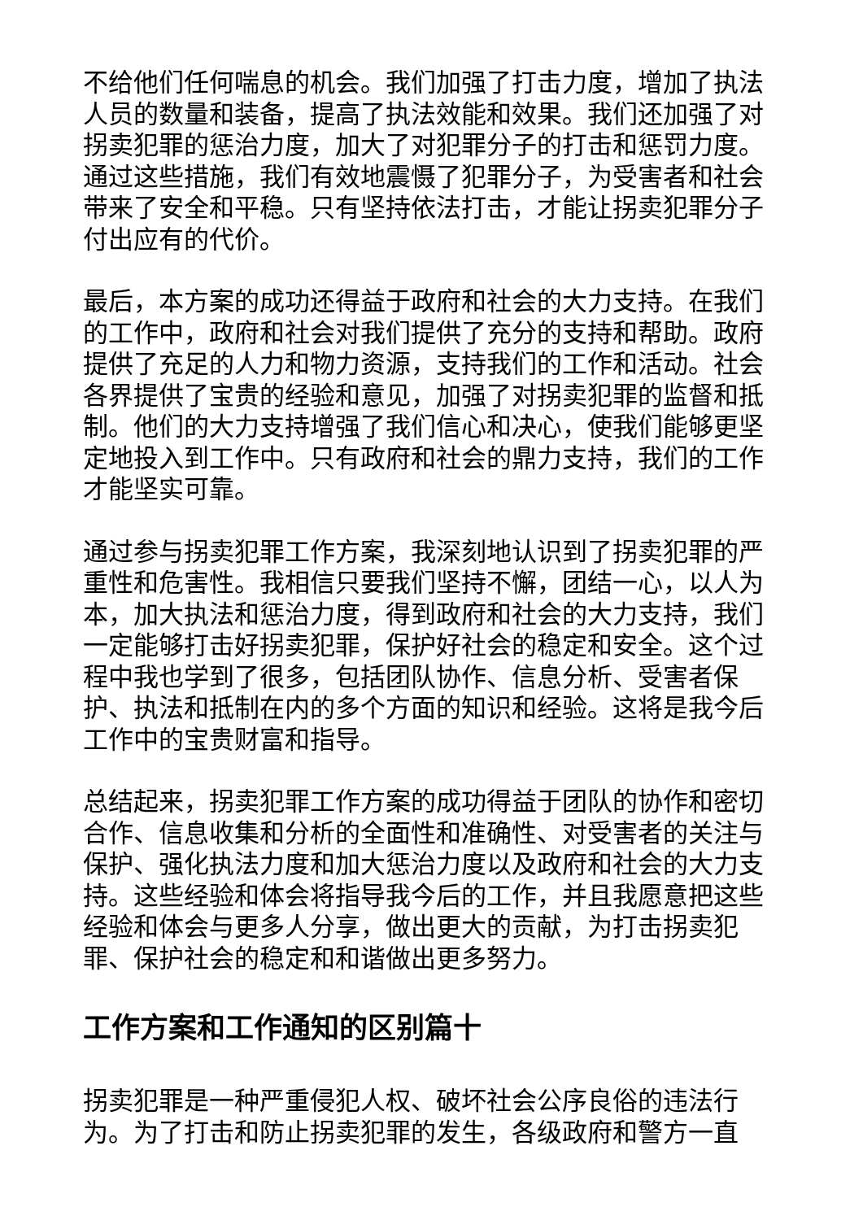不给他们任何喘息的机会。我们加强了打击力度，增加了执法人员的数量和装备，提高了执法效能和效果。我们还加强了对拐卖犯罪的惩治力度，加大了对犯罪分子的打击和惩罚力度。通过这些措施，我们有效地震慑了犯罪分子，为受害者和社会带来了安全和平稳。只有坚持依法打击，才能让拐卖犯罪分子付出应有的代价。
最后，本方案的成功还得益于政府和社会的大力支持。在我们的工作中，政府和社会对我们提供了充分的支持和帮助。政府提供了充足的人力和物力资源，支持我们的工作和活动。社会各界提供了宝贵的经验和意见，加强了对拐卖犯罪的监督和抵制。他们的大力支持增强了我们信心和决心，使我们能够更坚定地投入到工作中。只有政府和社会的鼎力支持，我们的工作才能坚实可靠。
通过参与拐卖犯罪工作方案，我深刻地认识到了拐卖犯罪的严重性和危害性。我相信只要我们坚持不懈，团结一心，以人为本，加大执法和惩治力度，得到政府和社会的大力支持，我们一定能够打击好拐卖犯罪，保护好社会的稳定和安全。这个过程中我也学到了很多，包括团队协作、信息分析、受害者保护、执法和抵制在内的多个方面的知识和经验。这将是我今后工作中的宝贵财富和指导。
总结起来，拐卖犯罪工作方案的成功得益于团队的协作和密切合作、信息收集和分析的全面性和准确性、对受害者的关注与保护、强化执法力度和加大惩治力度以及政府和社会的大力支持。这些经验和体会将指导我今后的工作，并且我愿意把这些经验和体会与更多人分享，做出更大的贡献，为打击拐卖犯罪、保护社会的稳定和和谐做出更多努力。
工作方案和工作通知的区别篇十
拐卖犯罪是一种严重侵犯人权、破坏社会公序良俗的违法行为。为了打击和防止拐卖犯罪的发生，各级政府和警方一直